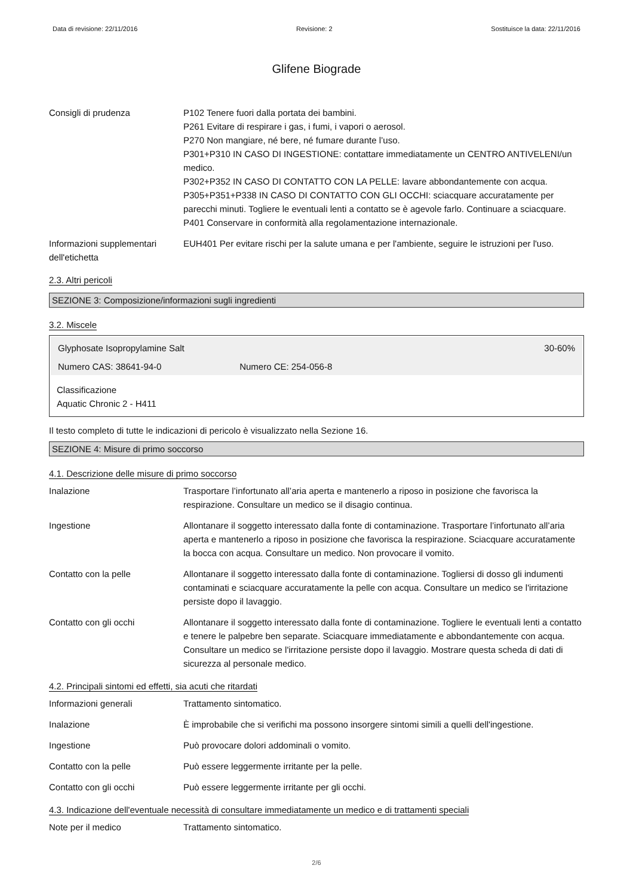Data di revisione: 22/11/2016 Revisione: 2 Sostituisce la data: 22/11/2016
Glifene Biograde
Consigli di prudenza P102 Tenere fuori dalla portata dei bambini.
P261 Evitare di respirare i gas, i fumi, i vapori o aerosol.
P270 Non mangiare, né bere, né fumare durante l’uso.
P301+P310 IN CASO DI INGESTIONE: contattare immediatamente un CENTRO ANTIVELENI/un medico.
P302+P352 IN CASO DI CONTATTO CON LA PELLE: lavare abbondantemente con acqua.
P305+P351+P338 IN CASO DI CONTATTO CON GLI OCCHI: sciacquare accuratamente per parecchi minuti. Togliere le eventuali lenti a contatto se è agevole farlo. Continuare a sciacquare.
P401 Conservare in conformità alla regolamentazione internazionale.
Informazioni supplementari dell'etichetta
EUH401 Per evitare rischi per la salute umana e per l'ambiente, seguire le istruzioni per l'uso.
2.3. Altri pericoli
SEZIONE 3: Composizione/informazioni sugli ingredienti
3.2. Miscele
Glyphosate Isopropylamine Salt 30-60%
Numero CAS: 38641-94-0 Numero CE: 254-056-8
Classificazione
Aquatic Chronic 2 - H411
Il testo completo di tutte le indicazioni di pericolo è visualizzato nella Sezione 16.
SEZIONE 4: Misure di primo soccorso
4.1. Descrizione delle misure di primo soccorso
Inalazione Trasportare l’infortunato all’aria aperta e mantenerlo a riposo in posizione che favorisca la respirazione. Consultare un medico se il disagio continua.
Ingestione Allontanare il soggetto interessato dalla fonte di contaminazione. Trasportare l’infortunato all’aria aperta e mantenerlo a riposo in posizione che favorisca la respirazione. Sciacquare accuratamente la bocca con acqua. Consultare un medico. Non provocare il vomito.
Contatto con la pelle Allontanare il soggetto interessato dalla fonte di contaminazione. Togliersi di dosso gli indumenti contaminati e sciacquare accuratamente la pelle con acqua. Consultare un medico se l'irritazione persiste dopo il lavaggio.
Contatto con gli occhi Allontanare il soggetto interessato dalla fonte di contaminazione. Togliere le eventuali lenti a contatto e tenere le palpebre ben separate. Sciacquare immediatamente e abbondantemente con acqua. Consultare un medico se l'irritazione persiste dopo il lavaggio. Mostrare questa scheda di dati di sicurezza al personale medico.
4.2. Principali sintomi ed effetti, sia acuti che ritardati
Informazioni generali Trattamento sintomatico.
Inalazione È improbabile che si verifichi ma possono insorgere sintomi simili a quelli dell'ingestione.
Ingestione Può provocare dolori addominali o vomito.
Contatto con la pelle Può essere leggermente irritante per la pelle.
Contatto con gli occhi Può essere leggermente irritante per gli occhi.
4.3. Indicazione dell'eventuale necessità di consultare immediatamente un medico e di trattamenti speciali
Note per il medico Trattamento sintomatico.
2/6